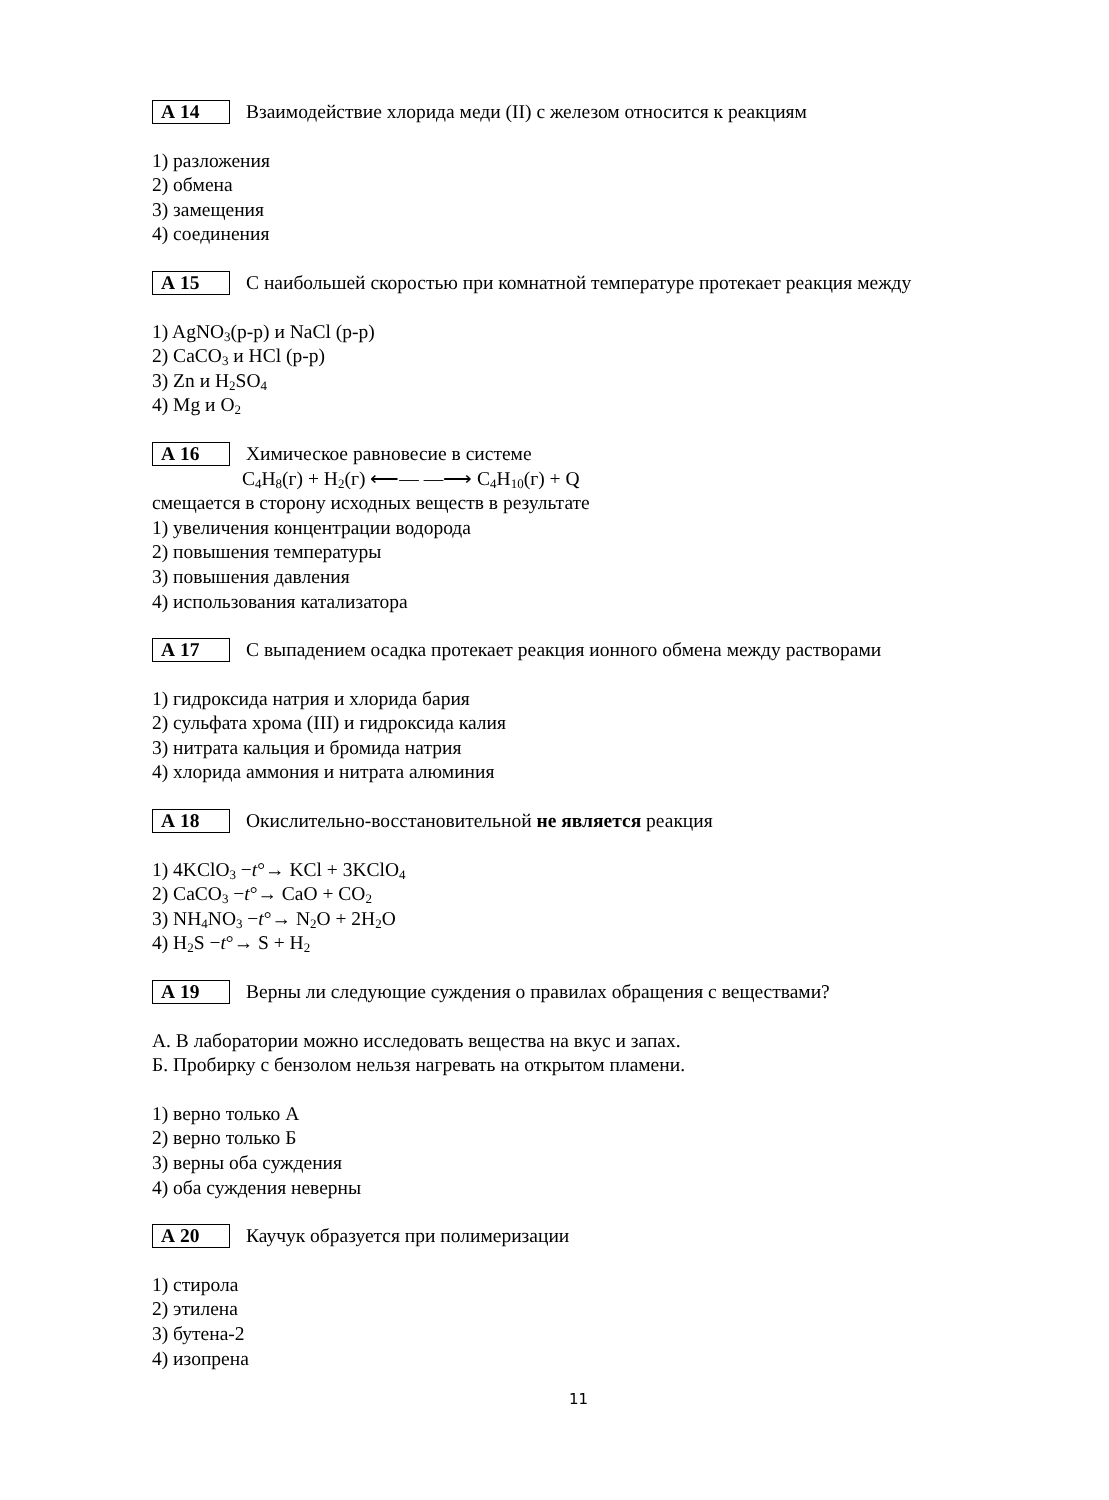А 14 Взаимодействие хлорида меди (II) с железом относится к реакциям
1) разложения
2) обмена
3) замещения
4) соединения
А 15 С наибольшей скоростью при комнатной температуре протекает реакция между
1) AgNO<sub>3</sub>(р-р) и NaCl (р-р)
2) CaCO<sub>3</sub> и HCl (р-р)
3) Zn и H<sub>2</sub>SO<sub>4</sub>
4) Mg и O<sub>2</sub>
А 16 Химическое равновесие в системе
C<sub>4</sub>H<sub>8</sub>(г) + H<sub>2</sub>(г) ⟵— —⟶ C<sub>4</sub>H<sub>10</sub>(г) + Q
смещается в сторону исходных веществ в результате
1) увеличения концентрации водорода
2) повышения температуры
3) повышения давления
4) использования катализатора
А 17 С выпадением осадка протекает реакция ионного обмена между растворами
1) гидроксида натрия и хлорида бария
2) сульфата хрома (III) и гидроксида калия
3) нитрата кальция и бромида натрия
4) хлорида аммония и нитрата алюминия
А 18 Окислительно-восстановительной не является реакция
1) 4KClO<sub>3</sub> −t°→ KCl + 3KClO<sub>4</sub>
2) CaCO<sub>3</sub> −t°→ CaO + CO<sub>2</sub>
3) NH<sub>4</sub>NO<sub>3</sub> −t°→ N<sub>2</sub>O + 2H<sub>2</sub>O
4) H<sub>2</sub>S −t°→ S + H<sub>2</sub>
А 19 Верны ли следующие суждения о правилах обращения с веществами?
А. В лаборатории можно исследовать вещества на вкус и запах.
Б. Пробирку с бензолом нельзя нагревать на открытом пламени.
1) верно только А
2) верно только Б
3) верны оба суждения
4) оба суждения неверны
А 20 Каучук образуется при полимеризации
1) стирола
2) этилена
3) бутена-2
4) изопрена
11